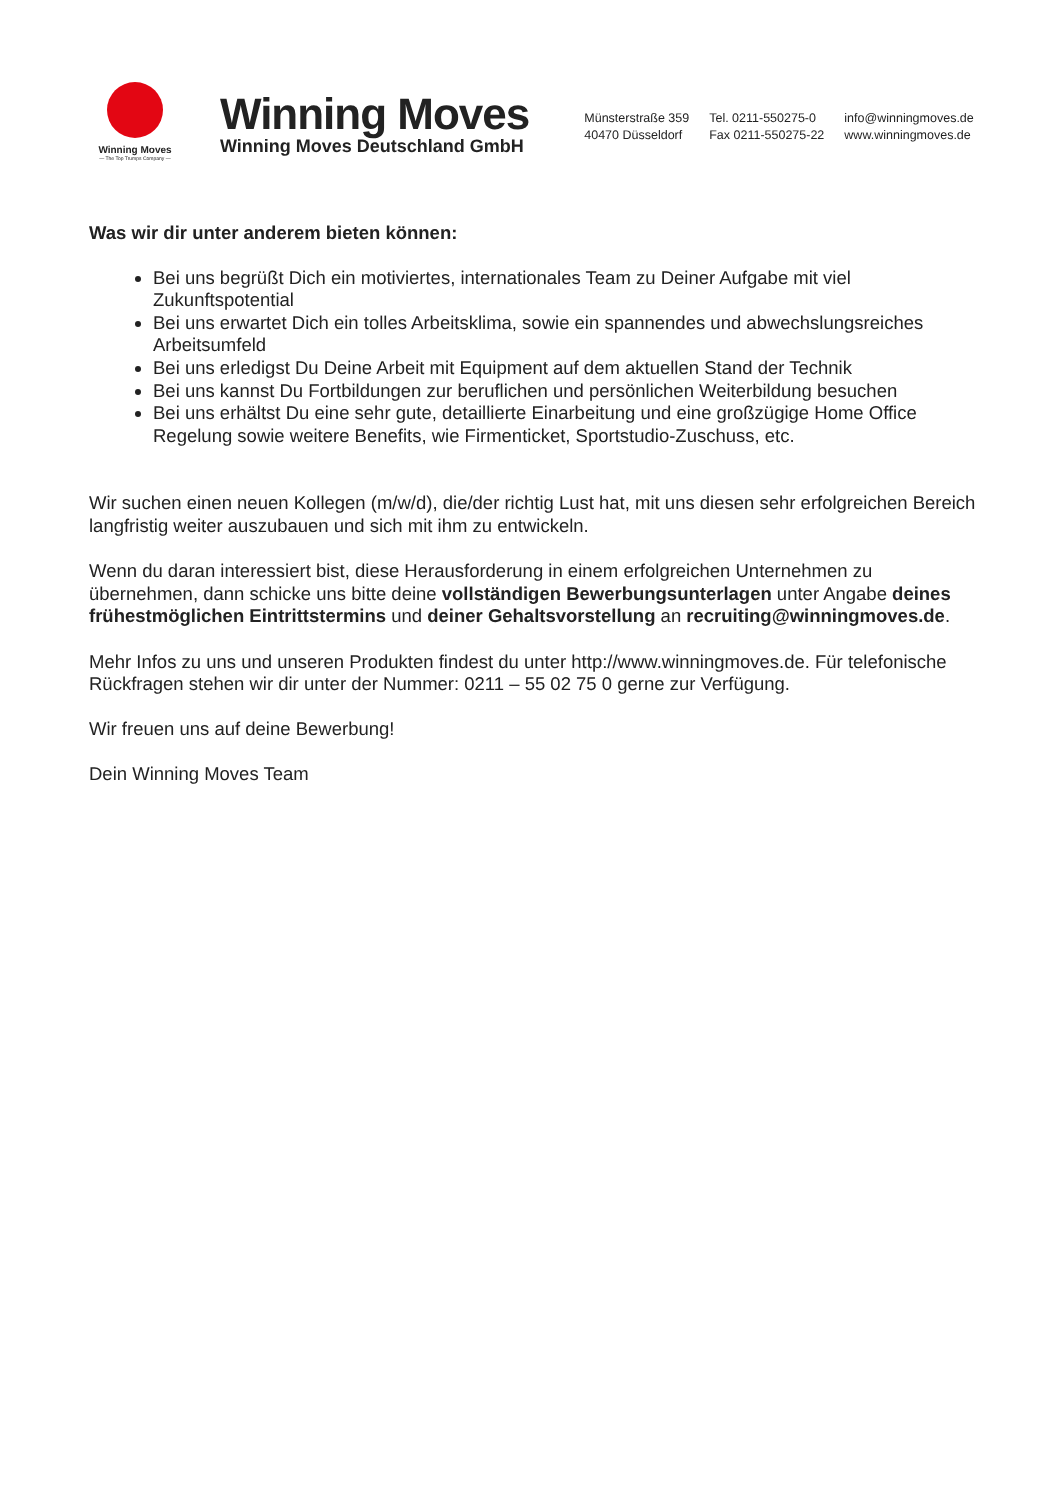Winning Moves
— The Top Trumps Company —
Winning Moves
Winning Moves Deutschland GmbH
Münsterstraße 359
40470 Düsseldorf
Tel. 0211-550275-0
Fax 0211-550275-22
info@winningmoves.de
www.winningmoves.de
Was wir dir unter anderem bieten können:
Bei uns begrüßt Dich ein motiviertes, internationales Team zu Deiner Aufgabe mit viel Zukunftspotential
Bei uns erwartet Dich ein tolles Arbeitsklima, sowie ein spannendes und abwechslungsreiches Arbeitsumfeld
Bei uns erledigst Du Deine Arbeit mit Equipment auf dem aktuellen Stand der Technik
Bei uns kannst Du Fortbildungen zur beruflichen und persönlichen Weiterbildung besuchen
Bei uns erhältst Du eine sehr gute, detaillierte Einarbeitung und eine großzügige Home Office Regelung sowie weitere Benefits, wie Firmenticket, Sportstudio-Zuschuss, etc.
Wir suchen einen neuen Kollegen (m/w/d), die/der richtig Lust hat, mit uns diesen sehr erfolgreichen Bereich langfristig weiter auszubauen und sich mit ihm zu entwickeln.
Wenn du daran interessiert bist, diese Herausforderung in einem erfolgreichen Unternehmen zu übernehmen, dann schicke uns bitte deine vollständigen Bewerbungsunterlagen unter Angabe deines frühestmöglichen Eintrittstermins und deiner Gehaltsvorstellung an recruiting@winningmoves.de.
Mehr Infos zu uns und unseren Produkten findest du unter http://www.winningmoves.de. Für telefonische Rückfragen stehen wir dir unter der Nummer: 0211 – 55 02 75 0 gerne zur Verfügung.
Wir freuen uns auf deine Bewerbung!
Dein Winning Moves Team